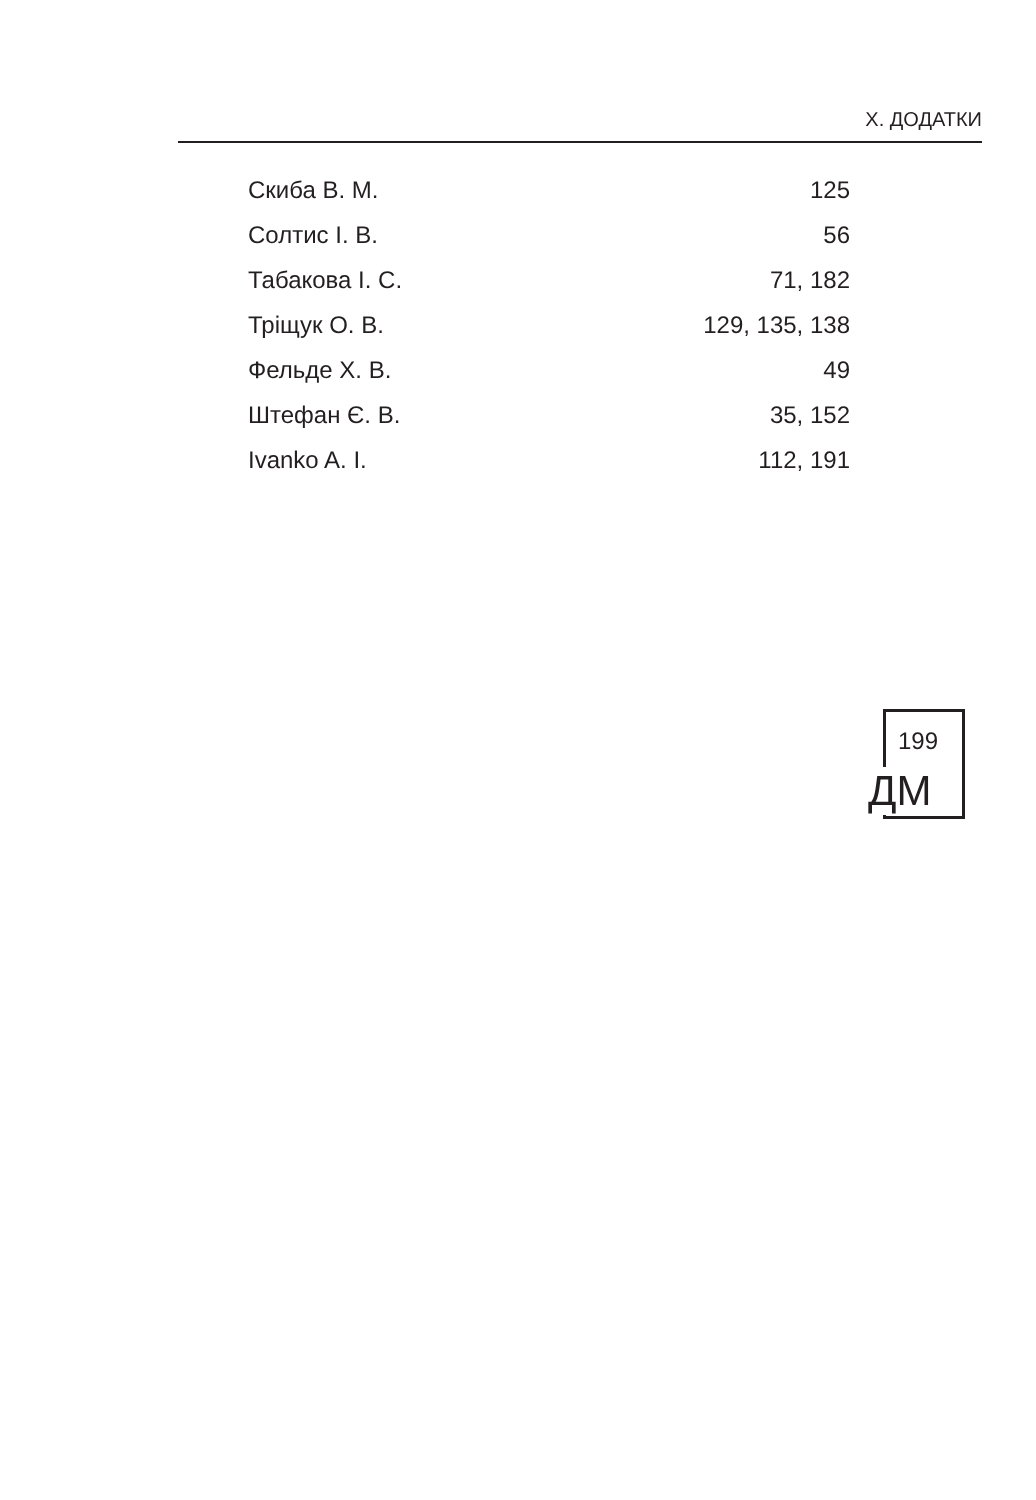Х. ДОДАТКИ
| Скиба В. М. | 125 |
| Солтис І. В. | 56 |
| Табакова І. С. | 71, 182 |
| Тріщук О. В. | 129, 135, 138 |
| Фельде Х. В. | 49 |
| Штефан Є. В. | 35, 152 |
| Ivanko A. I. | 112, 191 |
199
ДМ